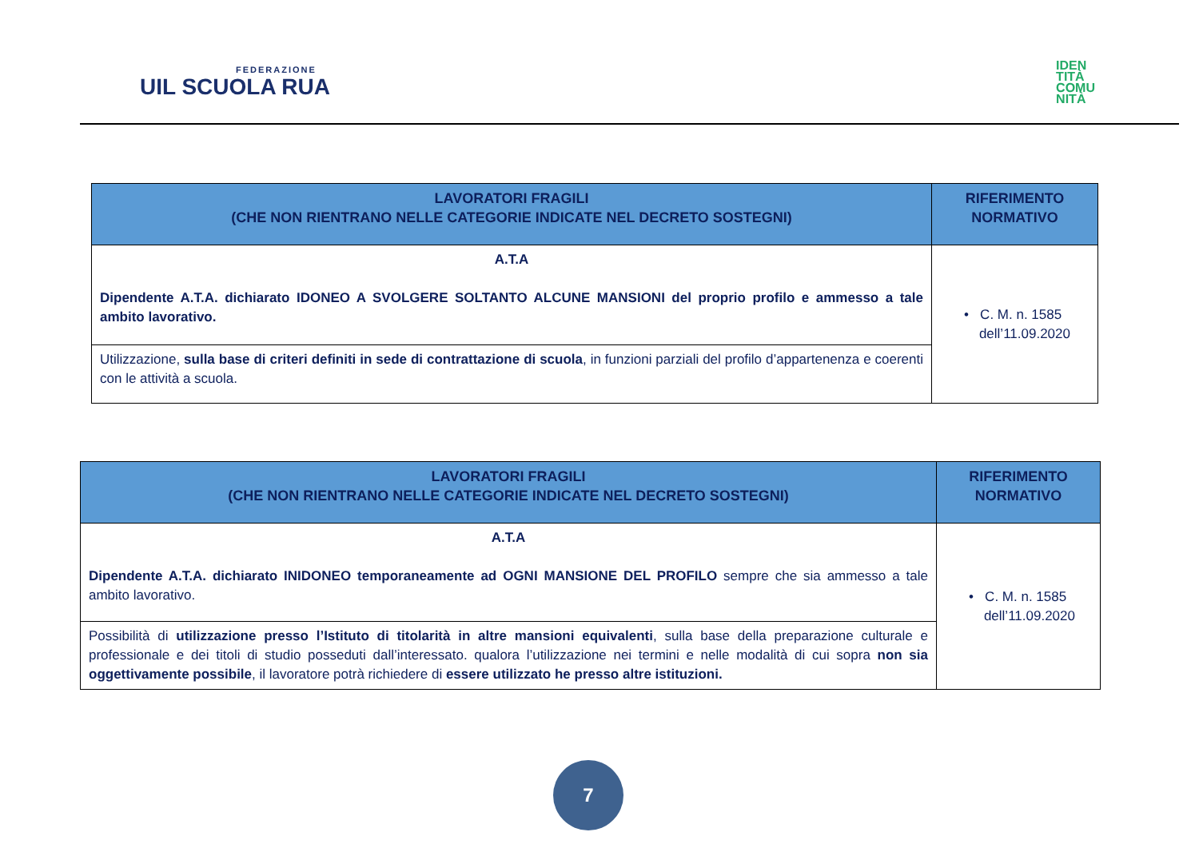FEDERAZIONE
UIL SCUOLA RUA
IDEN
TITÀ
COMU
NITÀ
| LAVORATORI FRAGILI (CHE NON RIENTRANO NELLE CATEGORIE INDICATE NEL DECRETO SOSTEGNI) | RIFERIMENTO NORMATIVO |
| --- | --- |
| A.T.A Dipendente A.T.A. dichiarato IDONEO A SVOLGERE SOLTANTO ALCUNE MANSIONI del proprio profilo e ammesso a tale ambito lavorativo. | • C. M. n. 1585 dell’11.09.2020 |
| Utilizzazione, sulla base di criteri definiti in sede di contrattazione di scuola , in funzioni parziali del profilo d’appartenenza e coerenti con le attività a scuola. | |
| LAVORATORI FRAGILI (CHE NON RIENTRANO NELLE CATEGORIE INDICATE NEL DECRETO SOSTEGNI) | RIFERIMENTO NORMATIVO |
| --- | --- |
| A.T.A Dipendente A.T.A. dichiarato INIDONEO temporaneamente ad OGNI MANSIONE DEL PROFILO sempre che sia ammesso a tale ambito lavorativo. | • C. M. n. 1585 dell’11.09.2020 |
| Possibilità di utilizzazione presso l’Istituto di titolarità in altre mansioni equivalenti , sulla base della preparazione culturale e professionale e dei titoli di studio posseduti dall’interessato. qualora l’utilizzazione nei termini e nelle modalità di cui sopra non sia oggettivamente possibile , il lavoratore potrà richiedere di essere utilizzato he presso altre istituzioni. | |
7